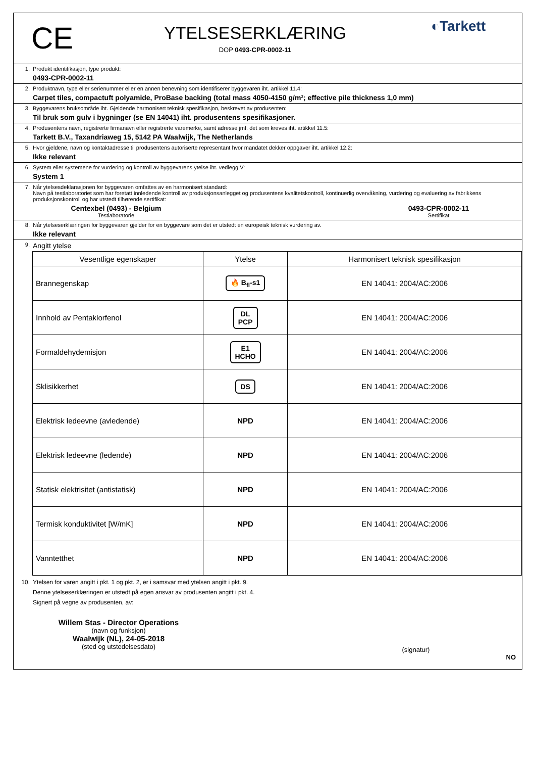CE
YTELSESERKLÆRING
DOP 0493-CPR-0002-11
◐Tarkett
1. Produkt identifikasjon, type produkt:
0493-CPR-0002-11
2. Produktnavn, type eller serienummer eller en annen benevning som identifiserer byggevaren iht. artikkel 11.4:
Carpet tiles, compactuft polyamide, ProBase backing (total mass 4050-4150 g/m²; effective pile thickness 1,0 mm)
3. Byggevarens bruksområde iht. Gjeldende harmonisert teknisk spesifikasjon, beskrevet av produsenten:
Til bruk som gulv i bygninger (se EN 14041) iht. produsentens spesifikasjoner.
4. Produsentens navn, registrerte firmanavn eller registrerte varemerke, samt adresse jmf. det som kreves iht. artikkel 11.5:
Tarkett B.V., Taxandriaweg 15, 5142 PA Waalwijk, The Netherlands
5. Hvor gjeldene, navn og kontaktadresse til produsentens autoriserte representant hvor mandatet dekker oppgaver iht. artikkel 12.2:
Ikke relevant
6. System eller systemene for vurdering og kontroll av byggevarens ytelse iht. vedlegg V:
System 1
7. Når ytelsesdeklarasjonen for byggevaren omfattes av en harmonisert standard:
Navn på testlaboratoriet som har foretatt innledende kontroll av produksjonsanlegget og produsentens kvalitetskontroll, kontinuerlig overvåkning, vurdering og evaluering av fabrikkens produksjonskontroll og har utstedt tilhørende sertifikat:
Centexbel (0493) - Belgium
Testlaboratorie
0493-CPR-0002-11
Sertifikat
8. Når ytelseserklæringen for byggevaren gjelder for en byggevare som det er utstedt en europeisk teknisk vurdering av.
Ikke relevant
9.
Angitt ytelse
| Vesentlige egenskaper | Ytelse | Harmonisert teknisk spesifikasjon |
| --- | --- | --- |
| Brannegenskap | 🔥 B<sub>fl</sub>-s1 | EN 14041: 2004/AC:2006 |
| Innhold av Pentaklorfenol | DL PCP | EN 14041: 2004/AC:2006 |
| Formaldehydemisjon | E1 HCHO | EN 14041: 2004/AC:2006 |
| Sklisikkerhet | DS | EN 14041: 2004/AC:2006 |
| Elektrisk ledeevne (avledende) | NPD | EN 14041: 2004/AC:2006 |
| Elektrisk ledeevne (ledende) | NPD | EN 14041: 2004/AC:2006 |
| Statisk elektrisitet (antistatisk) | NPD | EN 14041: 2004/AC:2006 |
| Termisk konduktivitet [W/mK] | NPD | EN 14041: 2004/AC:2006 |
| Vanntetthet | NPD | EN 14041: 2004/AC:2006 |
10. Ytelsen for varen angitt i pkt. 1 og pkt. 2, er i samsvar med ytelsen angitt i pkt. 9.
Denne ytelseserklæringen er utstedt på egen ansvar av produsenten angitt i pkt. 4.
Signert på vegne av produsenten, av:
Willem Stas - Director Operations
(navn og funksjon)
Waalwijk (NL), 24-05-2018
(sted og utstedelsesdato)
(signatur)
NO